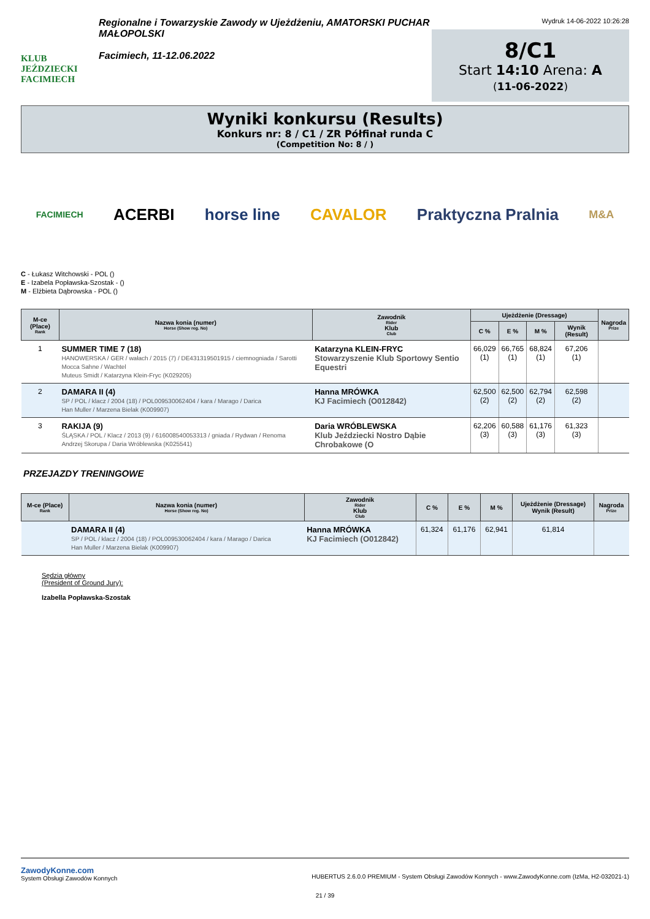KLUB JEŹDZIECKI
FACIMIECH
Regionalne i Towarzyskie Zawody w Ujeżdżeniu, AMATORSKI PUCHAR MAŁOPOLSKI
Facimiech, 11-12.06.2022
Wydruk 14-06-2022 10:26:28
8/C1
Start 14:10 Arena: A
(11-06-2022)
Wyniki konkursu (Results)
Konkurs nr: 8 / C1 / ZR Półfinał runda C
(Competition No: 8 / )
FACIMIECH ACERBI horse line CAVALOR Praktyczna Pralnia M&A
C - Łukasz Witchowski - POL ()
E - Izabela Popławska-Szostak - ()
M - Elżbieta Dąbrowska - POL ()
| M-ce (Place) Rank | Nazwa konia (numer) Horse (Show reg. No) | Zawodnik Rider Klub Club | Ujeżdżenie (Dressage) | | | | Nagroda Prize |
| --- | --- | --- | --- | --- | --- | --- | --- |
| | | | C % | E % | M % | Wynik (Result) | |
| 1 | SUMMER TIME 7 (18) HANOWERSKA / GER / wałach / 2015 (7) / DE431319501915 / ciemnogniada / Sarotti Mocca Sahne / Wachtel Muteus Smidt / Katarzyna Klein-Fryc (K029205) | Katarzyna KLEIN-FRYC Stowarzyszenie Klub Sportowy Sentio Equestri | 66,029 (1) | 66,765 (1) | 68,824 (1) | 67,206 (1) | |
| 2 | DAMARA II (4) SP / POL / klacz / 2004 (18) / POL009530062404 / kara / Marago / Darica Han Muller / Marzena Bielak (K009907) | Hanna MRÓWKA KJ Facimiech (O012842) | 62,500 (2) | 62,500 (2) | 62,794 (2) | 62,598 (2) | |
| 3 | RAKIJA (9) ŚLĄSKA / POL / Klacz / 2013 (9) / 616008540053313 / gniada / Rydwan / Renoma Andrzej Skorupa / Daria Wróblewska (K025541) | Daria WRÓBLEWSKA Klub Jeździecki Nostro Dąbie Chrobakowe (O | 62,206 (3) | 60,588 (3) | 61,176 (3) | 61,323 (3) | |
PRZEJAZDY TRENINGOWE
| M-ce (Place) Rank | Nazwa konia (numer) Horse (Show reg. No) | Zawodnik Rider Klub Club | C % | E % | M % | Ujeżdżenie (Dressage) Wynik (Result) | Nagroda Prize |
| --- | --- | --- | --- | --- | --- | --- | --- |
| | DAMARA II (4) SP / POL / klacz / 2004 (18) / POL009530062404 / kara / Marago / Darica Han Muller / Marzena Bielak (K009907) | Hanna MRÓWKA KJ Facimiech (O012842) | 61,324 | 61,176 | 62,941 | 61,814 | |
Sędzia główny
(President of Ground Jury):
Izabella Popławska-Szostak
ZawodyKonne.com
System Obsługi Zawodów Konnych
HUBERTUS 2.6.0.0 PREMIUM - System Obsługi Zawodów Konnych - www.ZawodyKonne.com (IzMa, H2-032021-1)
21 / 39